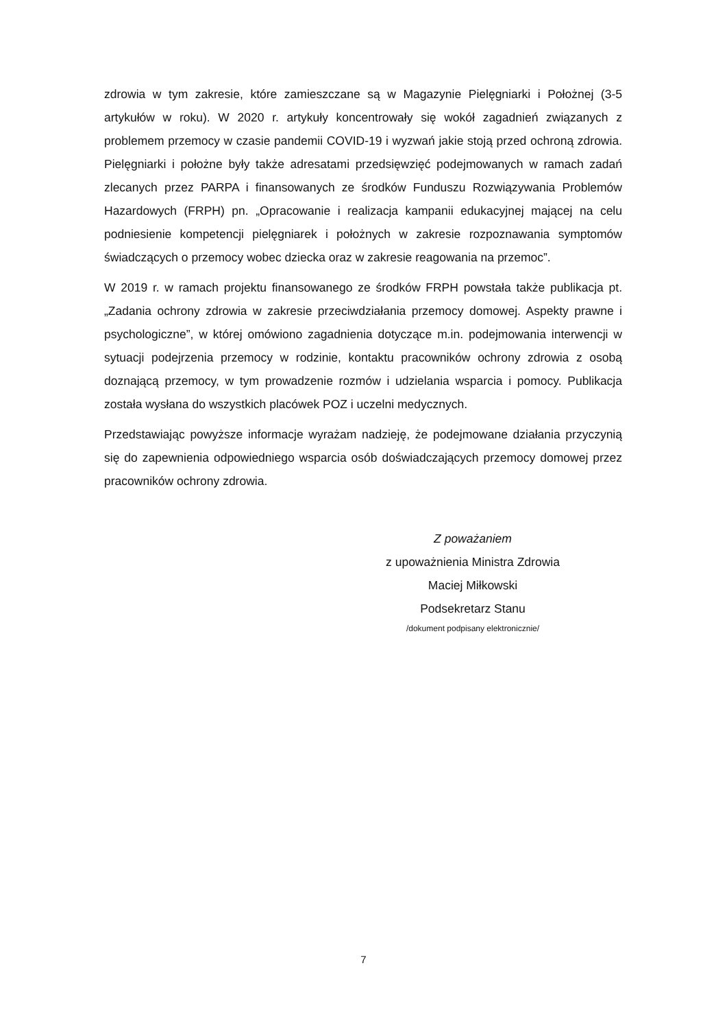zdrowia w tym zakresie, które zamieszczane są w Magazynie Pielęgniarki i Położnej (3-5 artykułów w roku). W 2020 r. artykuły koncentrowały się wokół zagadnień związanych z problemem przemocy w czasie pandemii COVID-19 i wyzwań jakie stoją przed ochroną zdrowia. Pielęgniarki i położne były także adresatami przedsięwzięć podejmowanych w ramach zadań zlecanych przez PARPA i finansowanych ze środków Funduszu Rozwiązywania Problemów Hazardowych (FRPH) pn. „Opracowanie i realizacja kampanii edukacyjnej mającej na celu podniesienie kompetencji pielęgniarek i położnych w zakresie rozpoznawania symptomów świadczących o przemocy wobec dziecka oraz w zakresie reagowania na przemoc”.
W 2019 r. w ramach projektu finansowanego ze środków FRPH powstała także publikacja pt. „Zadania ochrony zdrowia w zakresie przeciwdziałania przemocy domowej. Aspekty prawne i psychologiczne”, w której omówiono zagadnienia dotyczące m.in. podejmowania interwencji w sytuacji podejrzenia przemocy w rodzinie, kontaktu pracowników ochrony zdrowia z osobą doznającą przemocy, w tym prowadzenie rozmów i udzielania wsparcia i pomocy. Publikacja została wysłana do wszystkich placówek POZ i uczelni medycznych.
Przedstawiając powyższe informacje wyrażam nadzieję, że podejmowane działania przyczynią się do zapewnienia odpowiedniego wsparcia osób doświadczających przemocy domowej przez pracowników ochrony zdrowia.
Z poważaniem
z upoważnienia Ministra Zdrowia
Maciej Miłkowski
Podsekretarz Stanu
/dokument podpisany elektronicznie/
7